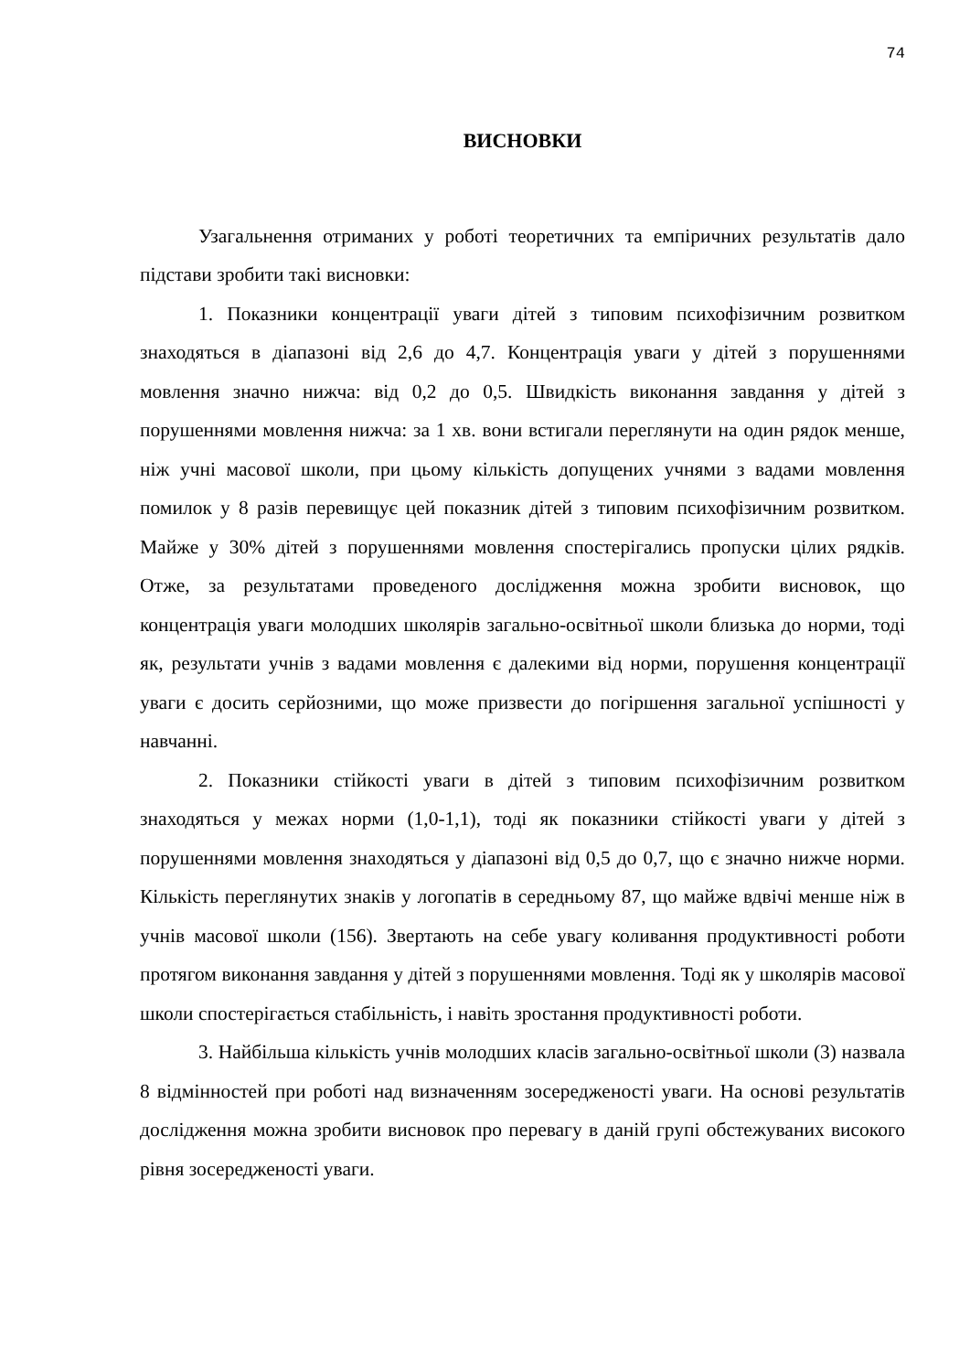74
ВИСНОВКИ
Узагальнення отриманих у роботі теоретичних та емпіричних результатів дало підстави зробити такі висновки:
1. Показники концентрації уваги дітей з типовим психофізичним розвитком знаходяться в діапазоні від 2,6 до 4,7. Концентрація уваги у дітей з порушеннями мовлення значно нижча: від 0,2 до 0,5. Швидкість виконання завдання у дітей з порушеннями мовлення нижча: за 1 хв. вони встигали переглянути на один рядок менше, ніж учні масової школи, при цьому кількість допущених учнями з вадами мовлення помилок у 8 разів перевищує цей показник дітей з типовим психофізичним розвитком. Майже у 30% дітей з порушеннями мовлення спостерігались пропуски цілих рядків. Отже, за результатами проведеного дослідження можна зробити висновок, що концентрація уваги молодших школярів загально-освітньої школи близька до норми, тоді як, результати учнів з вадами мовлення є далекими від норми, порушення концентрації уваги є досить серйозними, що може призвести до погіршення загальної успішності у навчанні.
2. Показники стійкості уваги в дітей з типовим психофізичним розвитком знаходяться у межах норми (1,0-1,1), тоді як показники стійкості уваги у дітей з порушеннями мовлення знаходяться у діапазоні від 0,5 до 0,7, що є значно нижче норми. Кількість переглянутих знаків у логопатів в середньому 87, що майже вдвічі менше ніж в учнів масової школи (156). Звертають на себе увагу коливання продуктивності роботи протягом виконання завдання у дітей з порушеннями мовлення. Тоді як у школярів масової школи спостерігається стабільність, і навіть зростання продуктивності роботи.
3. Найбільша кількість учнів молодших класів загально-освітньої школи (3) назвала 8 відмінностей при роботі над визначенням зосередженості уваги. На основі результатів дослідження можна зробити висновок про перевагу в даній групі обстежуваних високого рівня зосередженості уваги.